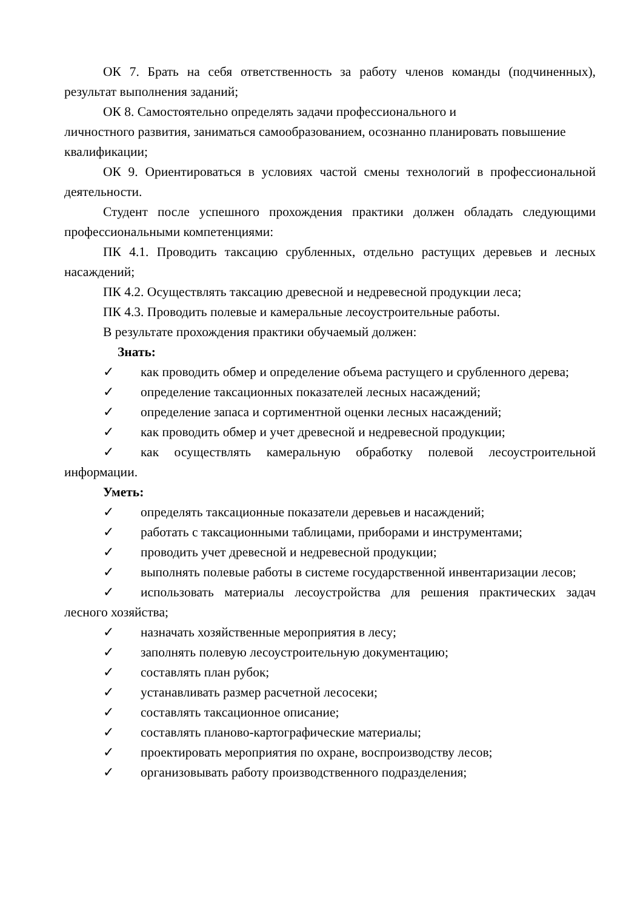ОК 7. Брать на себя ответственность за работу членов команды (подчиненных), результат выполнения заданий;
ОК 8. Самостоятельно определять задачи профессионального и
личностного развития, заниматься самообразованием, осознанно планировать повышение квалификации;
ОК 9. Ориентироваться в условиях частой смены технологий в профессиональной деятельности.
Студент после успешного прохождения практики должен обладать следующими профессиональными компетенциями:
ПК 4.1. Проводить таксацию срубленных, отдельно растущих деревьев и лесных насаждений;
ПК 4.2. Осуществлять таксацию древесной и недревесной продукции леса;
ПК 4.3. Проводить полевые и камеральные лесоустроительные работы.
В результате прохождения практики обучаемый должен:
Знать:
✓ как проводить обмер и определение объема растущего и срубленного дерева;
✓ определение таксационных показателей лесных насаждений;
✓ определение запаса и сортиментной оценки лесных насаждений;
✓ как проводить обмер и учет древесной и недревесной продукции;
✓ как осуществлять камеральную обработку полевой лесоустроительной информации.
Уметь:
✓ определять таксационные показатели деревьев и насаждений;
✓ работать с таксационными таблицами, приборами и инструментами;
✓ проводить учет древесной и недревесной продукции;
✓ выполнять полевые работы в системе государственной инвентаризации лесов;
✓ использовать материалы лесоустройства для решения практических задач лесного хозяйства;
✓ назначать хозяйственные мероприятия в лесу;
✓ заполнять полевую лесоустроительную документацию;
✓ составлять план рубок;
✓ устанавливать размер расчетной лесосеки;
✓ составлять таксационное описание;
✓ составлять планово-картографические материалы;
✓ проектировать мероприятия по охране, воспроизводству лесов;
✓ организовывать работу производственного подразделения;